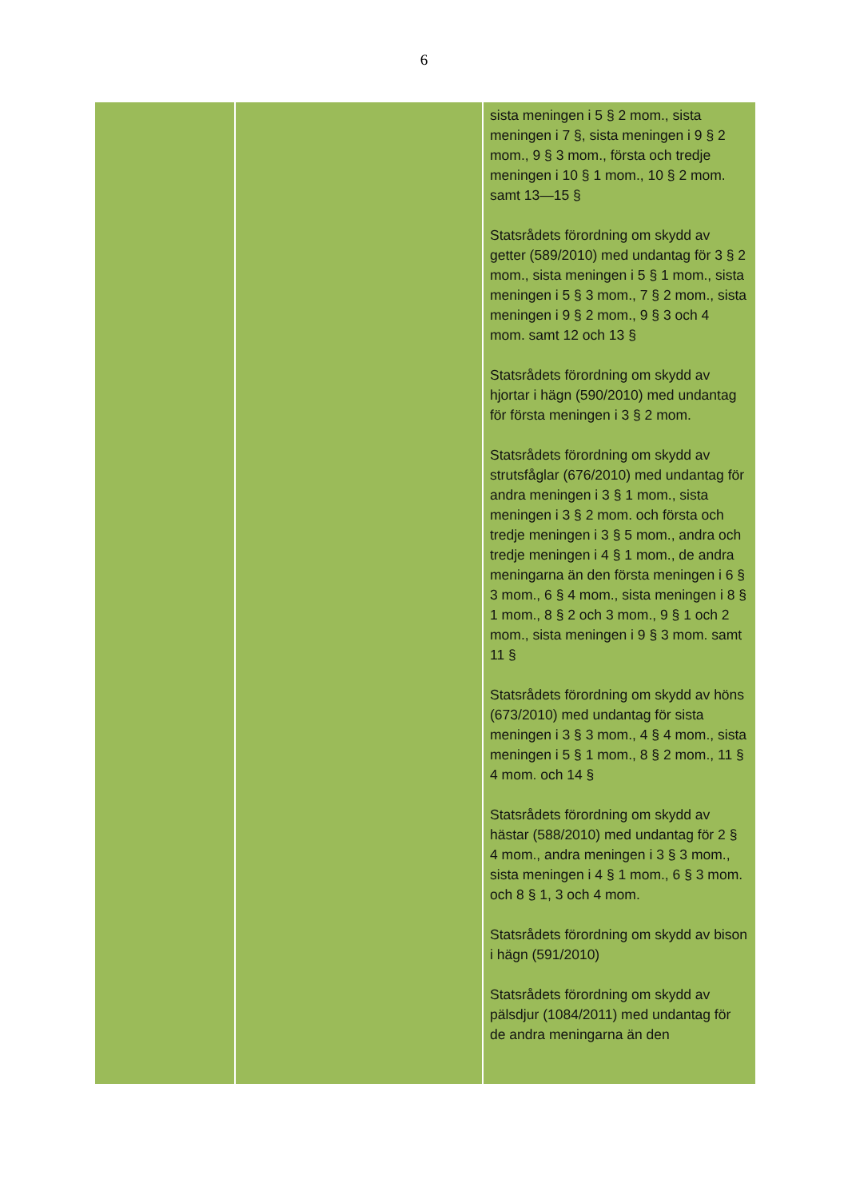6
| | | sista meningen i 5 § 2 mom., sista meningen i 7 §, sista meningen i 9 § 2 mom., 9 § 3 mom., första och tredje meningen i 10 § 1 mom., 10 § 2 mom. samt 13—15 § Statsrådets förordning om skydd av getter (589/2010) med undantag för 3 § 2 mom., sista meningen i 5 § 1 mom., sista meningen i 5 § 3 mom., 7 § 2 mom., sista meningen i 9 § 2 mom., 9 § 3 och 4 mom. samt 12 och 13 § Statsrådets förordning om skydd av hjortar i hägn (590/2010) med undantag för första meningen i 3 § 2 mom. Statsrådets förordning om skydd av strutsfåglar (676/2010) med undantag för andra meningen i 3 § 1 mom., sista meningen i 3 § 2 mom. och första och tredje meningen i 3 § 5 mom., andra och tredje meningen i 4 § 1 mom., de andra meningarna än den första meningen i 6 § 3 mom., 6 § 4 mom., sista meningen i 8 § 1 mom., 8 § 2 och 3 mom., 9 § 1 och 2 mom., sista meningen i 9 § 3 mom. samt 11 § Statsrådets förordning om skydd av höns (673/2010) med undantag för sista meningen i 3 § 3 mom., 4 § 4 mom., sista meningen i 5 § 1 mom., 8 § 2 mom., 11 § 4 mom. och 14 § Statsrådets förordning om skydd av hästar (588/2010) med undantag för 2 § 4 mom., andra meningen i 3 § 3 mom., sista meningen i 4 § 1 mom., 6 § 3 mom. och 8 § 1, 3 och 4 mom. Statsrådets förordning om skydd av bison i hägn (591/2010) Statsrådets förordning om skydd av pälsdjur (1084/2011) med undantag för de andra meningarna än den |